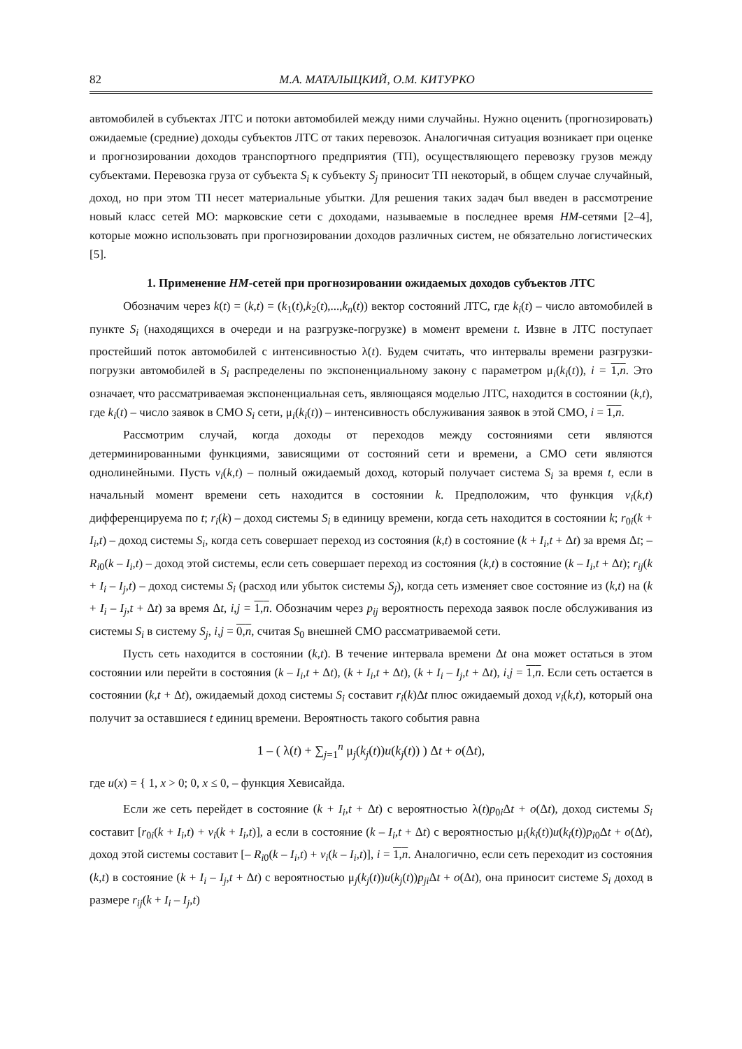82 М.А. МАТАЛЫЦКИЙ, О.М. КИТУРКО
автомобилей в субъектах ЛТС и потоки автомобилей между ними случайны. Нужно оценить (прогнозировать) ожидаемые (средние) доходы субъектов ЛТС от таких перевозок. Аналогичная ситуация возникает при оценке и прогнозировании доходов транспортного предприятия (ТП), осуществляющего перевозку грузов между субъектами. Перевозка груза от субъекта S<sub>i</sub> к субъекту S<sub>j</sub> приносит ТП некоторый, в общем случае случайный, доход, но при этом ТП несет материальные убытки. Для решения таких задач был введен в рассмотрение новый класс сетей МО: марковские сети с доходами, называемые в последнее время HM-сетями [2–4], которые можно использовать при прогнозировании доходов различных систем, не обязательно логистических [5].
1. Применение HM-сетей при прогнозировании ожидаемых доходов субъектов ЛТС
Обозначим через k(t) = (k,t) = (k<sub>1</sub>(t),k<sub>2</sub>(t),...,k<sub>n</sub>(t)) вектор состояний ЛТС, где k<sub>i</sub>(t) – число автомобилей в пункте S<sub>i</sub> (находящихся в очереди и на разгрузке-погрузке) в момент времени t. Извне в ЛТС поступает простейший поток автомобилей с интенсивностью λ(t). Будем считать, что интервалы времени разгрузки-погрузки автомобилей в S<sub>i</sub> распределены по экспоненциальному закону с параметром μ<sub>i</sub>(k<sub>i</sub>(t)), i = 1,n. Это означает, что рассматриваемая экспоненциальная сеть, являющаяся моделью ЛТС, находится в состоянии (k,t), где k<sub>i</sub>(t) – число заявок в СМО S<sub>i</sub> сети, μ<sub>i</sub>(k<sub>i</sub>(t)) – интенсивность обслуживания заявок в этой СМО, i = 1,n.
Рассмотрим случай, когда доходы от переходов между состояниями сети являются детерминированными функциями, зависящими от состояний сети и времени, а СМО сети являются однолинейными. Пусть v<sub>i</sub>(k,t) – полный ожидаемый доход, который получает система S<sub>i</sub> за время t, если в начальный момент времени сеть находится в состоянии k. Предположим, что функция v<sub>i</sub>(k,t) дифференцируема по t; r<sub>i</sub>(k) – доход системы S<sub>i</sub> в единицу времени, когда сеть находится в состоянии k; r<sub>0i</sub>(k + I<sub>i</sub>,t) – доход системы S<sub>i</sub>, когда сеть совершает переход из состояния (k,t) в состояние (k + I<sub>i</sub>,t + Δt) за время Δt; – R<sub>i0</sub>(k – I<sub>i</sub>,t) – доход этой системы, если сеть совершает переход из состояния (k,t) в состояние (k – I<sub>i</sub>,t + Δt); r<sub>ij</sub>(k + I<sub>i</sub> – I<sub>j</sub>,t) – доход системы S<sub>i</sub> (расход или убыток системы S<sub>j</sub>), когда сеть изменяет свое состояние из (k,t) на (k + I<sub>i</sub> – I<sub>j</sub>,t + Δt) за время Δt, i,j = 1,n. Обозначим через p<sub>ij</sub> вероятность перехода заявок после обслуживания из системы S<sub>i</sub> в систему S<sub>j</sub>, i,j = 0,n, считая S<sub>0</sub> внешней СМО рассматриваемой сети.
Пусть сеть находится в состоянии (k,t). В течение интервала времени Δt она может остаться в этом состоянии или перейти в состояния (k – I<sub>i</sub>,t + Δt), (k + I<sub>i</sub>,t + Δt), (k + I<sub>i</sub> – I<sub>j</sub>,t + Δt), i,j = 1,n. Если сеть остается в состоянии (k,t + Δt), ожидаемый доход системы S<sub>i</sub> составит r<sub>i</sub>(k)Δt плюс ожидаемый доход v<sub>i</sub>(k,t), который она получит за оставшиеся t единиц времени. Вероятность такого события равна
1 – ( λ(t) + ∑<sub>j=1</sub><sup>n</sup> μ<sub>j</sub>(k<sub>j</sub>(t))u(k<sub>j</sub>(t)) ) Δt + o(Δt),
где u(x) = { 1, x > 0; 0, x ≤ 0, – функция Хевисайда.
Если же сеть перейдет в состояние (k + I<sub>i</sub>,t + Δt) с вероятностью λ(t)p<sub>0i</sub>Δt + o(Δt), доход системы S<sub>i</sub> составит [r<sub>0i</sub>(k + I<sub>i</sub>,t) + v<sub>i</sub>(k + I<sub>i</sub>,t)], а если в состояние (k – I<sub>i</sub>,t + Δt) с вероятностью μ<sub>i</sub>(k<sub>i</sub>(t))u(k<sub>i</sub>(t))p<sub>i0</sub>Δt + o(Δt), доход этой системы составит [– R<sub>i0</sub>(k – I<sub>i</sub>,t) + v<sub>i</sub>(k – I<sub>i</sub>,t)], i = 1,n. Аналогично, если сеть переходит из состояния (k,t) в состояние (k + I<sub>i</sub> – I<sub>j</sub>,t + Δt) с вероятностью μ<sub>j</sub>(k<sub>j</sub>(t))u(k<sub>j</sub>(t))p<sub>ji</sub> Δt + o(Δt), она приносит системе S<sub>i</sub> доход в размере r<sub>ij</sub>(k + I<sub>i</sub> – I<sub>j</sub>,t)